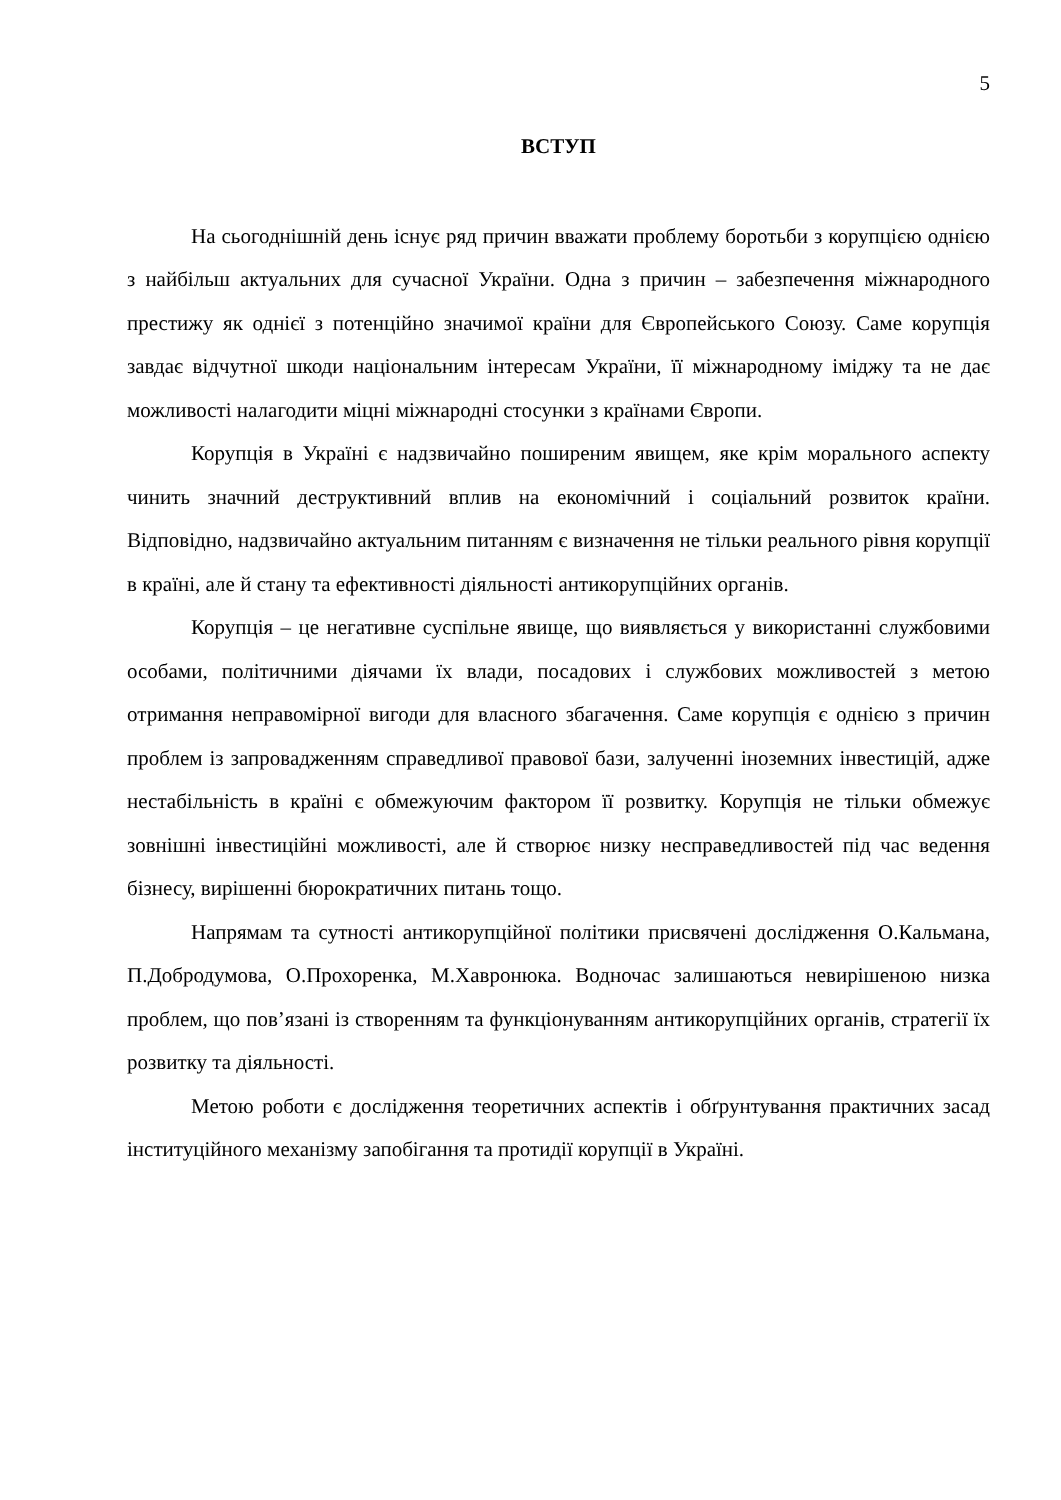5
ВСТУП
На сьогоднішній день існує ряд причин вважати проблему боротьби з корупцією однією з найбільш актуальних для сучасної України. Одна з причин – забезпечення міжнародного престижу як однієї з потенційно значимої країни для Європейського Союзу. Саме корупція завдає відчутної шкоди національним інтересам України, її міжнародному іміджу та не дає можливості налагодити міцні міжнародні стосунки з країнами Європи.
Корупція в Україні є надзвичайно поширеним явищем, яке крім морального аспекту чинить значний деструктивний вплив на економічний і соціальний розвиток країни. Відповідно, надзвичайно актуальним питанням є визначення не тільки реального рівня корупції в країні, але й стану та ефективності діяльності антикорупційних органів.
Корупція – це негативне суспільне явище, що виявляється у використанні службовими особами, політичними діячами їх влади, посадових і службових можливостей з метою отримання неправомірної вигоди для власного збагачення. Саме корупція є однією з причин проблем із запровадженням справедливої правової бази, залученні іноземних інвестицій, адже нестабільність в країні є обмежуючим фактором її розвитку. Корупція не тільки обмежує зовнішні інвестиційні можливості, але й створює низку несправедливостей під час ведення бізнесу, вирішенні бюрократичних питань тощо.
Напрямам та сутності антикорупційної політики присвячені дослідження О.Кальмана, П.Добродумова, О.Прохоренка, М.Хавронюка. Водночас залишаються невирішеною низка проблем, що пов’язані із створенням та функціонуванням антикорупційних органів, стратегії їх розвитку та діяльності.
Метою роботи є дослідження теоретичних аспектів і обґрунтування практичних засад інституційного механізму запобігання та протидії корупції в Україні.